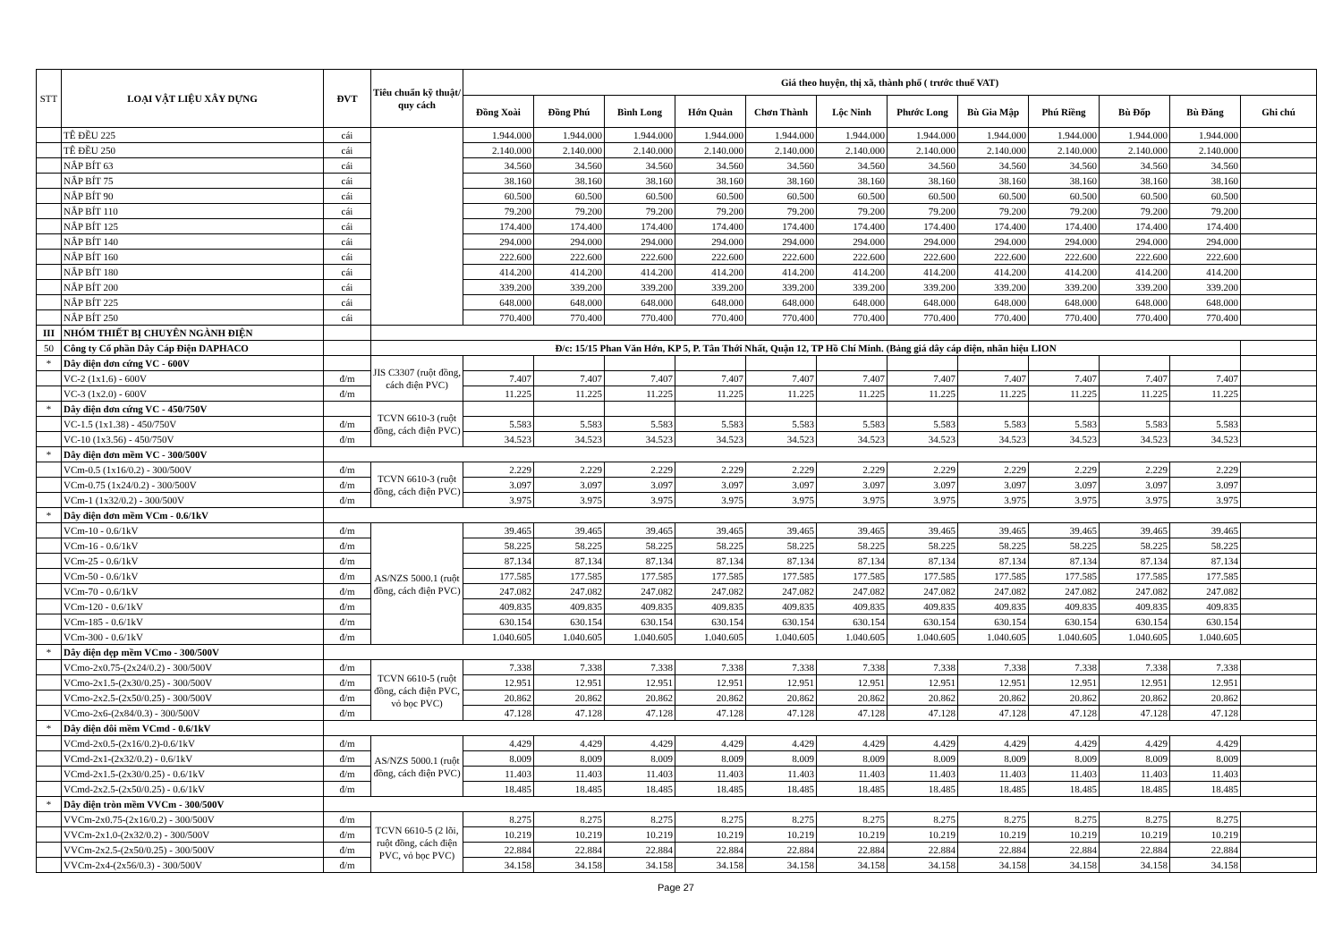| STT | LOẠI VẬT LIỆU XÂY DỰNG | ĐVT | Tiêu chuẩn kỹ thuật/ quy cách | Giá theo huyện, thị xã, thành phố ( trước thuế VAT) | | | | | | | | | | | |
| --- | --- | --- | --- | --- | --- | --- | --- | --- | --- | --- | --- | --- | --- | --- | --- |
| | | | | Đồng Xoài | Đồng Phú | Bình Long | Hớn Quản | Chơn Thành | Lộc Ninh | Phước Long | Bù Gia Mập | Phú Riềng | Bù Đốp | Bù Đăng | Ghi chú |
| | TÊ ĐỀU 225 | cái | | 1.944.000 | 1.944.000 | 1.944.000 | 1.944.000 | 1.944.000 | 1.944.000 | 1.944.000 | 1.944.000 | 1.944.000 | 1.944.000 | 1.944.000 | |
| | TÊ ĐỀU 250 | cái | | 2.140.000 | 2.140.000 | 2.140.000 | 2.140.000 | 2.140.000 | 2.140.000 | 2.140.000 | 2.140.000 | 2.140.000 | 2.140.000 | 2.140.000 | |
| | NẮP BÍT 63 | cái | | 34.560 | 34.560 | 34.560 | 34.560 | 34.560 | 34.560 | 34.560 | 34.560 | 34.560 | 34.560 | 34.560 | |
| | NẮP BÍT 75 | cái | | 38.160 | 38.160 | 38.160 | 38.160 | 38.160 | 38.160 | 38.160 | 38.160 | 38.160 | 38.160 | 38.160 | |
| | NẮP BÍT 90 | cái | | 60.500 | 60.500 | 60.500 | 60.500 | 60.500 | 60.500 | 60.500 | 60.500 | 60.500 | 60.500 | 60.500 | |
| | NẮP BÍT 110 | cái | | 79.200 | 79.200 | 79.200 | 79.200 | 79.200 | 79.200 | 79.200 | 79.200 | 79.200 | 79.200 | 79.200 | |
| | NẮP BÍT 125 | cái | | 174.400 | 174.400 | 174.400 | 174.400 | 174.400 | 174.400 | 174.400 | 174.400 | 174.400 | 174.400 | 174.400 | |
| | NẮP BÍT 140 | cái | | 294.000 | 294.000 | 294.000 | 294.000 | 294.000 | 294.000 | 294.000 | 294.000 | 294.000 | 294.000 | 294.000 | |
| | NẮP BÍT 160 | cái | | 222.600 | 222.600 | 222.600 | 222.600 | 222.600 | 222.600 | 222.600 | 222.600 | 222.600 | 222.600 | 222.600 | |
| | NẮP BÍT 180 | cái | | 414.200 | 414.200 | 414.200 | 414.200 | 414.200 | 414.200 | 414.200 | 414.200 | 414.200 | 414.200 | 414.200 | |
| | NẮP BÍT 200 | cái | | 339.200 | 339.200 | 339.200 | 339.200 | 339.200 | 339.200 | 339.200 | 339.200 | 339.200 | 339.200 | 339.200 | |
| | NẮP BÍT 225 | cái | | 648.000 | 648.000 | 648.000 | 648.000 | 648.000 | 648.000 | 648.000 | 648.000 | 648.000 | 648.000 | 648.000 | |
| | NẮP BÍT 250 | cái | | 770.400 | 770.400 | 770.400 | 770.400 | 770.400 | 770.400 | 770.400 | 770.400 | 770.400 | 770.400 | 770.400 | |
| III | NHÓM THIẾT BỊ CHUYÊN NGÀNH ĐIỆN | | | | | | | | | | | | | | |
| 50 | Công ty Cổ phần Dây Cáp Điện DAPHACO | | Đ/c: 15/15 Phan Văn Hớn, KP 5, P. Tân Thới Nhất, Quận 12, TP Hồ Chí Minh. (Bảng giá dây cáp điện, nhãn hiệu LION | | | | | | | | | | | | |
| * | Dây điện đơn cứng VC - 600V | | JIS C3307 (ruột đồng, cách điện PVC) | | | | | | | | | | | | |
| | VC-2 (1x1.6) - 600V | đ/m | | 7.407 | 7.407 | 7.407 | 7.407 | 7.407 | 7.407 | 7.407 | 7.407 | 7.407 | 7.407 | 7.407 | |
| | VC-3 (1x2.0) - 600V | đ/m | | 11.225 | 11.225 | 11.225 | 11.225 | 11.225 | 11.225 | 11.225 | 11.225 | 11.225 | 11.225 | 11.225 | |
| * | Dây điện đơn cứng VC - 450/750V | | TCVN 6610-3 (ruột đồng, cách điện PVC) | | | | | | | | | | | | |
| | VC-1.5 (1x1.38) - 450/750V | đ/m | | 5.583 | 5.583 | 5.583 | 5.583 | 5.583 | 5.583 | 5.583 | 5.583 | 5.583 | 5.583 | 5.583 | |
| | VC-10 (1x3.56) - 450/750V | đ/m | | 34.523 | 34.523 | 34.523 | 34.523 | 34.523 | 34.523 | 34.523 | 34.523 | 34.523 | 34.523 | 34.523 | |
| * | Dây điện đơn mềm VC - 300/500V | | | | | | | | | | | | | | |
| | VCm-0.5 (1x16/0.2) - 300/500V | đ/m | TCVN 6610-3 (ruột đồng, cách điện PVC) | 2.229 | 2.229 | 2.229 | 2.229 | 2.229 | 2.229 | 2.229 | 2.229 | 2.229 | 2.229 | 2.229 | |
| | VCm-0.75 (1x24/0.2) - 300/500V | đ/m | | 3.097 | 3.097 | 3.097 | 3.097 | 3.097 | 3.097 | 3.097 | 3.097 | 3.097 | 3.097 | 3.097 | |
| | VCm-1 (1x32/0.2) - 300/500V | đ/m | | 3.975 | 3.975 | 3.975 | 3.975 | 3.975 | 3.975 | 3.975 | 3.975 | 3.975 | 3.975 | 3.975 | |
| * | Dây điện đơn mềm VCm - 0.6/1kV | | | | | | | | | | | | | | |
| | VCm-10 - 0.6/1kV | đ/m | AS/NZS 5000.1 (ruột đồng, cách điện PVC) | 39.465 | 39.465 | 39.465 | 39.465 | 39.465 | 39.465 | 39.465 | 39.465 | 39.465 | 39.465 | 39.465 | |
| | VCm-16 - 0.6/1kV | đ/m | | 58.225 | 58.225 | 58.225 | 58.225 | 58.225 | 58.225 | 58.225 | 58.225 | 58.225 | 58.225 | 58.225 | |
| | VCm-25 - 0.6/1kV | đ/m | | 87.134 | 87.134 | 87.134 | 87.134 | 87.134 | 87.134 | 87.134 | 87.134 | 87.134 | 87.134 | 87.134 | |
| | VCm-50 - 0.6/1kV | đ/m | | 177.585 | 177.585 | 177.585 | 177.585 | 177.585 | 177.585 | 177.585 | 177.585 | 177.585 | 177.585 | 177.585 | |
| | VCm-70 - 0.6/1kV | đ/m | | 247.082 | 247.082 | 247.082 | 247.082 | 247.082 | 247.082 | 247.082 | 247.082 | 247.082 | 247.082 | 247.082 | |
| | VCm-120 - 0.6/1kV | đ/m | | 409.835 | 409.835 | 409.835 | 409.835 | 409.835 | 409.835 | 409.835 | 409.835 | 409.835 | 409.835 | 409.835 | |
| | VCm-185 - 0.6/1kV | đ/m | | 630.154 | 630.154 | 630.154 | 630.154 | 630.154 | 630.154 | 630.154 | 630.154 | 630.154 | 630.154 | 630.154 | |
| | VCm-300 - 0.6/1kV | đ/m | | 1.040.605 | 1.040.605 | 1.040.605 | 1.040.605 | 1.040.605 | 1.040.605 | 1.040.605 | 1.040.605 | 1.040.605 | 1.040.605 | 1.040.605 | |
| * | Dây điện dẹp mềm VCmo - 300/500V | | | | | | | | | | | | | | |
| | VCmo-2x0.75-(2x24/0.2) - 300/500V | đ/m | TCVN 6610-5 (ruột đồng, cách điện PVC, vỏ bọc PVC) | 7.338 | 7.338 | 7.338 | 7.338 | 7.338 | 7.338 | 7.338 | 7.338 | 7.338 | 7.338 | 7.338 | |
| | VCmo-2x1.5-(2x30/0.25) - 300/500V | đ/m | | 12.951 | 12.951 | 12.951 | 12.951 | 12.951 | 12.951 | 12.951 | 12.951 | 12.951 | 12.951 | 12.951 | |
| | VCmo-2x2.5-(2x50/0.25) - 300/500V | đ/m | | 20.862 | 20.862 | 20.862 | 20.862 | 20.862 | 20.862 | 20.862 | 20.862 | 20.862 | 20.862 | 20.862 | |
| | VCmo-2x6-(2x84/0.3) - 300/500V | đ/m | | 47.128 | 47.128 | 47.128 | 47.128 | 47.128 | 47.128 | 47.128 | 47.128 | 47.128 | 47.128 | 47.128 | |
| * | Dây điện đôi mềm VCmd - 0.6/1kV | | | | | | | | | | | | | | |
| | VCmd-2x0.5-(2x16/0.2)-0.6/1kV | đ/m | AS/NZS 5000.1 (ruột đồng, cách điện PVC) | 4.429 | 4.429 | 4.429 | 4.429 | 4.429 | 4.429 | 4.429 | 4.429 | 4.429 | 4.429 | 4.429 | |
| | VCmd-2x1-(2x32/0.2) - 0.6/1kV | đ/m | | 8.009 | 8.009 | 8.009 | 8.009 | 8.009 | 8.009 | 8.009 | 8.009 | 8.009 | 8.009 | 8.009 | |
| | VCmd-2x1.5-(2x30/0.25) - 0.6/1kV | đ/m | | 11.403 | 11.403 | 11.403 | 11.403 | 11.403 | 11.403 | 11.403 | 11.403 | 11.403 | 11.403 | 11.403 | |
| | VCmd-2x2.5-(2x50/0.25) - 0.6/1kV | đ/m | | 18.485 | 18.485 | 18.485 | 18.485 | 18.485 | 18.485 | 18.485 | 18.485 | 18.485 | 18.485 | 18.485 | |
| * | Dây điện tròn mềm VVCm - 300/500V | | | | | | | | | | | | | | |
| | VVCm-2x0.75-(2x16/0.2) - 300/500V | đ/m | TCVN 6610-5 (2 lõi, ruột đồng, cách điện PVC, vỏ bọc PVC) | 8.275 | 8.275 | 8.275 | 8.275 | 8.275 | 8.275 | 8.275 | 8.275 | 8.275 | 8.275 | 8.275 | |
| | VVCm-2x1.0-(2x32/0.2) - 300/500V | đ/m | | 10.219 | 10.219 | 10.219 | 10.219 | 10.219 | 10.219 | 10.219 | 10.219 | 10.219 | 10.219 | 10.219 | |
| | VVCm-2x2.5-(2x50/0.25) - 300/500V | đ/m | | 22.884 | 22.884 | 22.884 | 22.884 | 22.884 | 22.884 | 22.884 | 22.884 | 22.884 | 22.884 | 22.884 | |
| | VVCm-2x4-(2x56/0.3) - 300/500V | đ/m | | 34.158 | 34.158 | 34.158 | 34.158 | 34.158 | 34.158 | 34.158 | 34.158 | 34.158 | 34.158 | 34.158 | |
Page 27